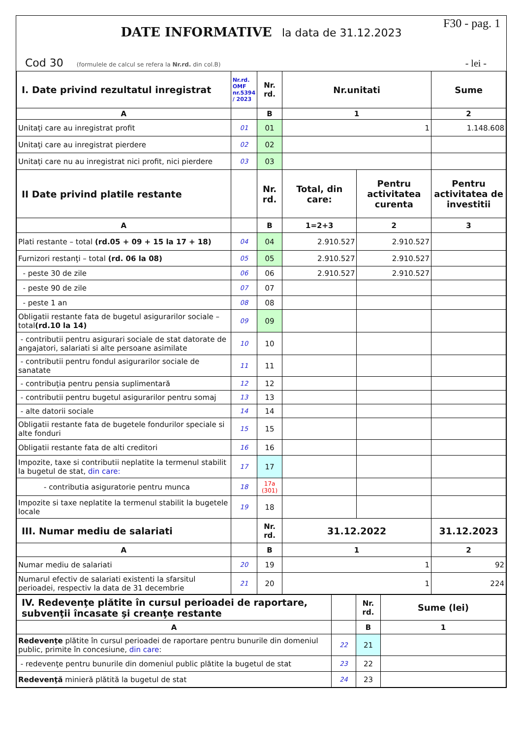F30 - pag. 1
DATE INFORMATIVE la data de 31.12.2023
Cod 30 (formulele de calcul se refera la Nr.rd. din col.B)
- lei -
| I. Date privind rezultatul inregistrat | Nr.rd. OMF nr.5394 / 2023 | Nr. rd. | Nr.unitati | | Sume |
| --- | --- | --- | --- | --- | --- |
| A | | B | 1 | | 2 |
| Unitaţi care au inregistrat profit | 01 | 01 | 1 | | 1.148.608 |
| Unitaţi care au inregistrat pierdere | 02 | 02 | | | |
| Unitaţi care nu au inregistrat nici profit, nici pierdere | 03 | 03 | | | |
| II Date privind platile restante | | Nr. rd. | Total, din care: | Pentru activitatea curenta | Pentru activitatea de investitii |
| A | | B | 1=2+3 | 2 | 3 |
| Plati restante – total (rd.05 + 09 + 15 la 17 + 18) | 04 | 04 | 2.910.527 | 2.910.527 | |
| Furnizori restanţi – total (rd. 06 la 08) | 05 | 05 | 2.910.527 | 2.910.527 | |
| - peste 30 de zile | 06 | 06 | 2.910.527 | 2.910.527 | |
| - peste 90 de zile | 07 | 07 | | | |
| - peste 1 an | 08 | 08 | | | |
| Obligatii restante fata de bugetul asigurarilor sociale – total (rd.10 la 14) | 09 | 09 | | | |
| - contributii pentru asigurari sociale de stat datorate de angajatori, salariati si alte persoane asimilate | 10 | 10 | | | |
| - contributii pentru fondul asigurarilor sociale de sanatate | 11 | 11 | | | |
| - contribuţia pentru pensia suplimentară | 12 | 12 | | | |
| - contributii pentru bugetul asigurarilor pentru somaj | 13 | 13 | | | |
| - alte datorii sociale | 14 | 14 | | | |
| Obligatii restante fata de bugetele fondurilor speciale si alte fonduri | 15 | 15 | | | |
| Obligatii restante fata de alti creditori | 16 | 16 | | | |
| Impozite, taxe si contributii neplatite la termenul stabilit la bugetul de stat, din care: | 17 | 17 | | | |
| - contributia asiguratorie pentru munca | 18 | 17a (301) | | | |
| Impozite si taxe neplatite la termenul stabilit la bugetele locale | 19 | 18 | | | |
| III. Numar mediu de salariati | | Nr. rd. | 31.12.2022 | | 31.12.2023 |
| A | | B | 1 | | 2 |
| Numar mediu de salariati | 20 | 19 | 1 | | 92 |
| Numarul efectiv de salariati existenti la sfarsitul perioadei, respectiv la data de 31 decembrie | 21 | 20 | 1 | | 224 |
| IV. Redevenţe plătite în cursul perioadei de raportare, subvenţii încasate şi creanţe restante | | Nr. rd. | Sume (lei) |
| --- | --- | --- | --- |
| A | | B | 1 |
| Redevenţe plătite în cursul perioadei de raportare pentru bunurile din domeniul public, primite în concesiune, din care : | 22 | 21 | |
| - redevenţe pentru bunurile din domeniul public plătite la bugetul de stat | 23 | 22 | |
| Redevenţă minieră plătită la bugetul de stat | 24 | 23 | |